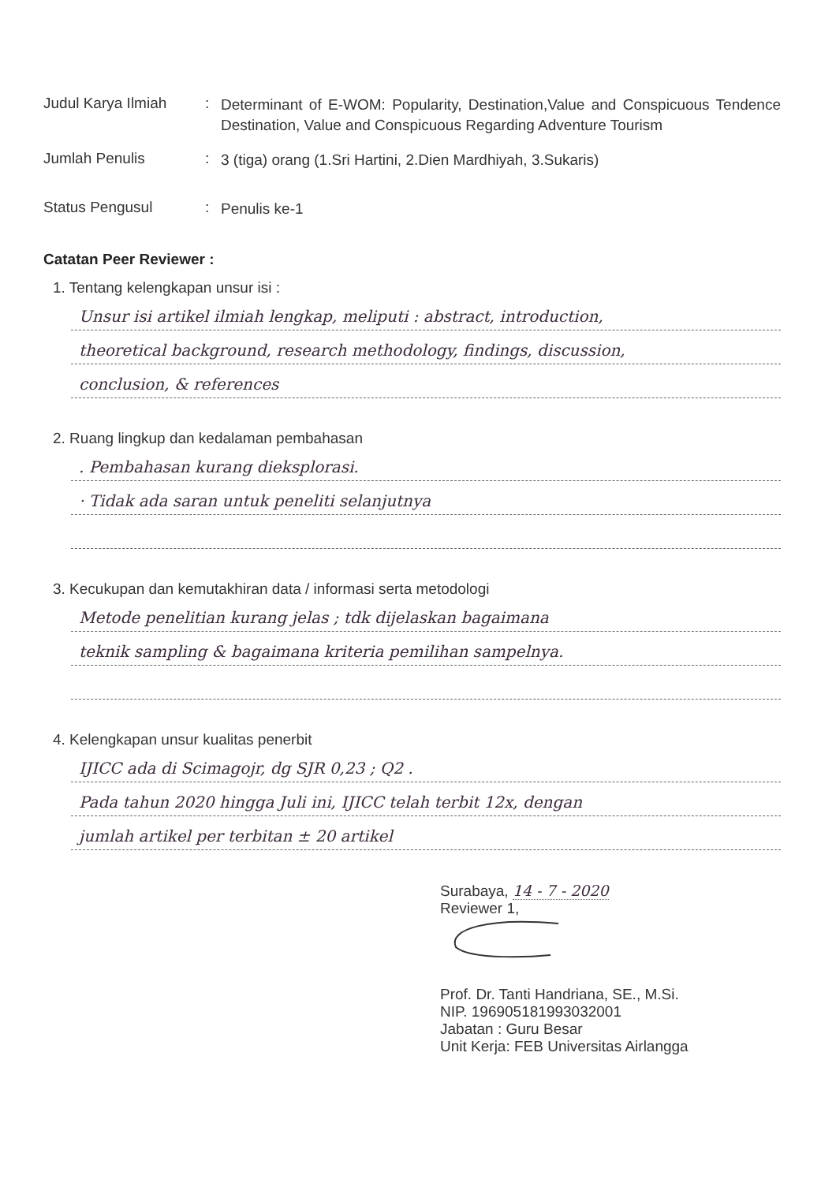Judul Karya Ilmiah
:
Determinant of E-WOM: Popularity, Destination,Value and Conspicuous Tendence Destination, Value and Conspicuous Regarding Adventure Tourism
Jumlah Penulis :
3 (tiga) orang (1.Sri Hartini, 2.Dien Mardhiyah, 3.Sukaris)
Status Pengusul :
Penulis ke-1
Catatan Peer Reviewer :
1. Tentang kelengkapan unsur isi :
Unsur isi artikel ilmiah lengkap, meliputi : abstract, introduction,
theoretical background, research methodology, findings, discussion,
conclusion, & references
2. Ruang lingkup dan kedalaman pembahasan
. Pembahasan kurang dieksplorasi.
· Tidak ada saran untuk peneliti selanjutnya
3. Kecukupan dan kemutakhiran data / informasi serta metodologi
Metode penelitian kurang jelas ; tdk dijelaskan bagaimana
teknik sampling & bagaimana kriteria pemilihan sampelnya.
4. Kelengkapan unsur kualitas penerbit
IJICC ada di Scimagojr, dg SJR 0,23 ; Q2 .
Pada tahun 2020 hingga Juli ini, IJICC telah terbit 12x, dengan
jumlah artikel per terbitan ± 20 artikel
Surabaya, 14 - 7 - 2020
Reviewer 1,
Prof. Dr. Tanti Handriana, SE., M.Si.
NIP. 196905181993032001
Jabatan : Guru Besar
Unit Kerja: FEB Universitas Airlangga